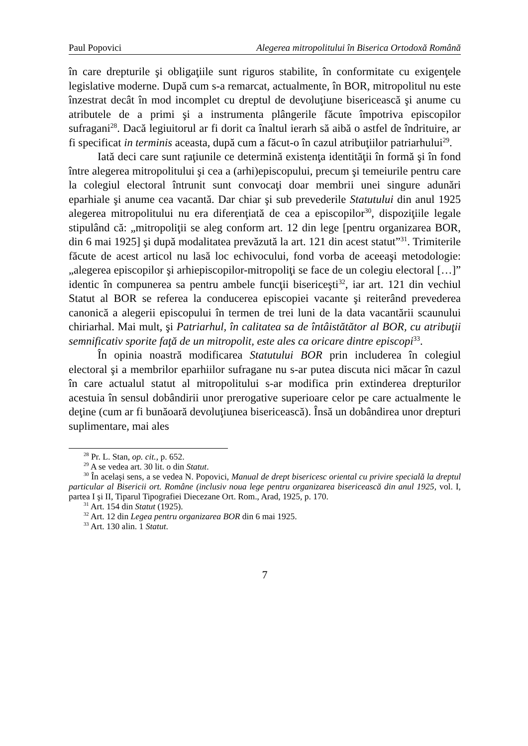Paul Popovici Alegerea mitropolitului în Biserica Ortodoxă Română
în care drepturile şi obligaţiile sunt riguros stabilite, în conformitate cu exigenţele legislative moderne. După cum s-a remarcat, actualmente, în BOR, mitropolitul nu este înzestrat decât în mod incomplet cu dreptul de devoluţiune bisericească şi anume cu atributele de a primi şi a instrumenta plângerile făcute împotriva episcopilor sufragani<sup>28</sup>. Dacă legiuitorul ar fi dorit ca înaltul ierarh să aibă o astfel de îndrituire, ar fi specificat in terminis aceasta, după cum a făcut-o în cazul atribuţiilor patriarhului<sup>29</sup>.
Iată deci care sunt raţiunile ce determină existenţa identităţii în formă şi în fond între alegerea mitropolitului şi cea a (arhi)episcopului, precum şi temeiurile pentru care la colegiul electoral întrunit sunt convocaţi doar membrii unei singure adunări eparhiale şi anume cea vacantă. Dar chiar şi sub prevederile Statutului din anul 1925 alegerea mitropolitului nu era diferenţiată de cea a episcopilor<sup>30</sup>, dispoziţiile legale stipulând că: „mitropoliţii se aleg conform art. 12 din lege [pentru organizarea BOR, din 6 mai 1925] şi după modalitatea prevăzută la art. 121 din acest statut”<sup>31</sup>. Trimiterile făcute de acest articol nu lasă loc echivocului, fond vorba de aceeaşi metodologie: „alegerea episcopilor şi arhiepiscopilor-mitropoliţi se face de un colegiu electoral […]” identic în compunerea sa pentru ambele funcţii bisericeşti<sup>32</sup>, iar art. 121 din vechiul Statut al BOR se referea la conducerea episcopiei vacante şi reiterând prevederea canonică a alegerii episcopului în termen de trei luni de la data vacantării scaunului chiriarhal. Mai mult, şi Patriarhul, în calitatea sa de întâistătător al BOR, cu atribuţii semnificativ sporite faţă de un mitropolit, este ales ca oricare dintre episcopi<sup>33</sup>.
În opinia noastră modificarea Statutului BOR prin includerea în colegiul electoral şi a membrilor eparhiilor sufragane nu s-ar putea discuta nici măcar în cazul în care actualul statut al mitropolitului s-ar modifica prin extinderea drepturilor acestuia în sensul dobândirii unor prerogative superioare celor pe care actualmente le deţine (cum ar fi bunăoară devoluţiunea bisericească). Însă un dobândirea unor drepturi suplimentare, mai ales
<sup>28</sup> Pr. L. Stan, op. cit., p. 652.
<sup>29</sup> A se vedea art. 30 lit. o din Statut.
<sup>30</sup> În acelaşi sens, a se vedea N. Popovici, Manual de drept bisericesc oriental cu privire specială la dreptul particular al Bisericii ort. Române (inclusiv noua lege pentru organizarea bisericească din anul 1925, vol. I, partea I şi II, Tiparul Tipografiei Diecezane Ort. Rom., Arad, 1925, p. 170.
<sup>31</sup> Art. 154 din Statut (1925).
<sup>32</sup> Art. 12 din Legea pentru organizarea BOR din 6 mai 1925.
<sup>33</sup> Art. 130 alin. 1 Statut.
7